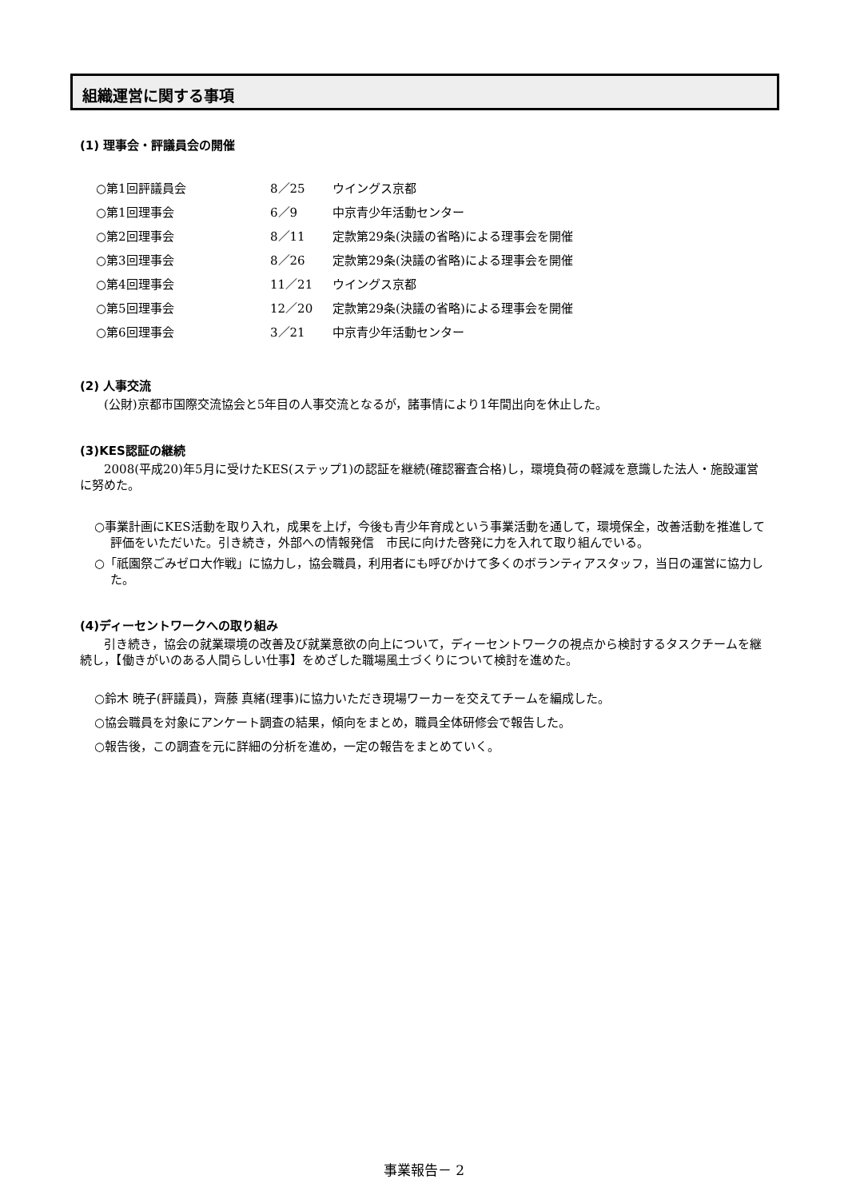組織運営に関する事項
(1) 理事会・評議員会の開催
| ○第1回評議員会 | 8／25 | ウイングス京都 |
| ○第1回理事会 | 6／9 | 中京青少年活動センター |
| ○第2回理事会 | 8／11 | 定款第29条(決議の省略)による理事会を開催 |
| ○第3回理事会 | 8／26 | 定款第29条(決議の省略)による理事会を開催 |
| ○第4回理事会 | 11／21 | ウイングス京都 |
| ○第5回理事会 | 12／20 | 定款第29条(決議の省略)による理事会を開催 |
| ○第6回理事会 | 3／21 | 中京青少年活動センター |
(2) 人事交流
(公財)京都市国際交流協会と5年目の人事交流となるが，諸事情により1年間出向を休止した。
(3)KES認証の継続
2008(平成20)年5月に受けたKES(ステップ1)の認証を継続(確認審査合格)し，環境負荷の軽減を意識した法人・施設運営に努めた。
○事業計画にKES活動を取り入れ，成果を上げ，今後も青少年育成という事業活動を通して，環境保全，改善活動を推進して評価をいただいた。引き続き，外部への情報発信　市民に向けた啓発に力を入れて取り組んでいる。
○「祇園祭ごみゼロ大作戦」に協力し，協会職員，利用者にも呼びかけて多くのボランティアスタッフ，当日の運営に協力した。
(4)ディーセントワークへの取り組み
引き続き，協会の就業環境の改善及び就業意欲の向上について，ディーセントワークの視点から検討するタスクチームを継続し，【働きがいのある人間らしい仕事】をめざした職場風土づくりについて検討を進めた。
○鈴木 暁子(評議員)，齊藤 真緒(理事)に協力いただき現場ワーカーを交えてチームを編成した。
○協会職員を対象にアンケート調査の結果，傾向をまとめ，職員全体研修会で報告した。
○報告後，この調査を元に詳細の分析を進め，一定の報告をまとめていく。
事業報告－ 2